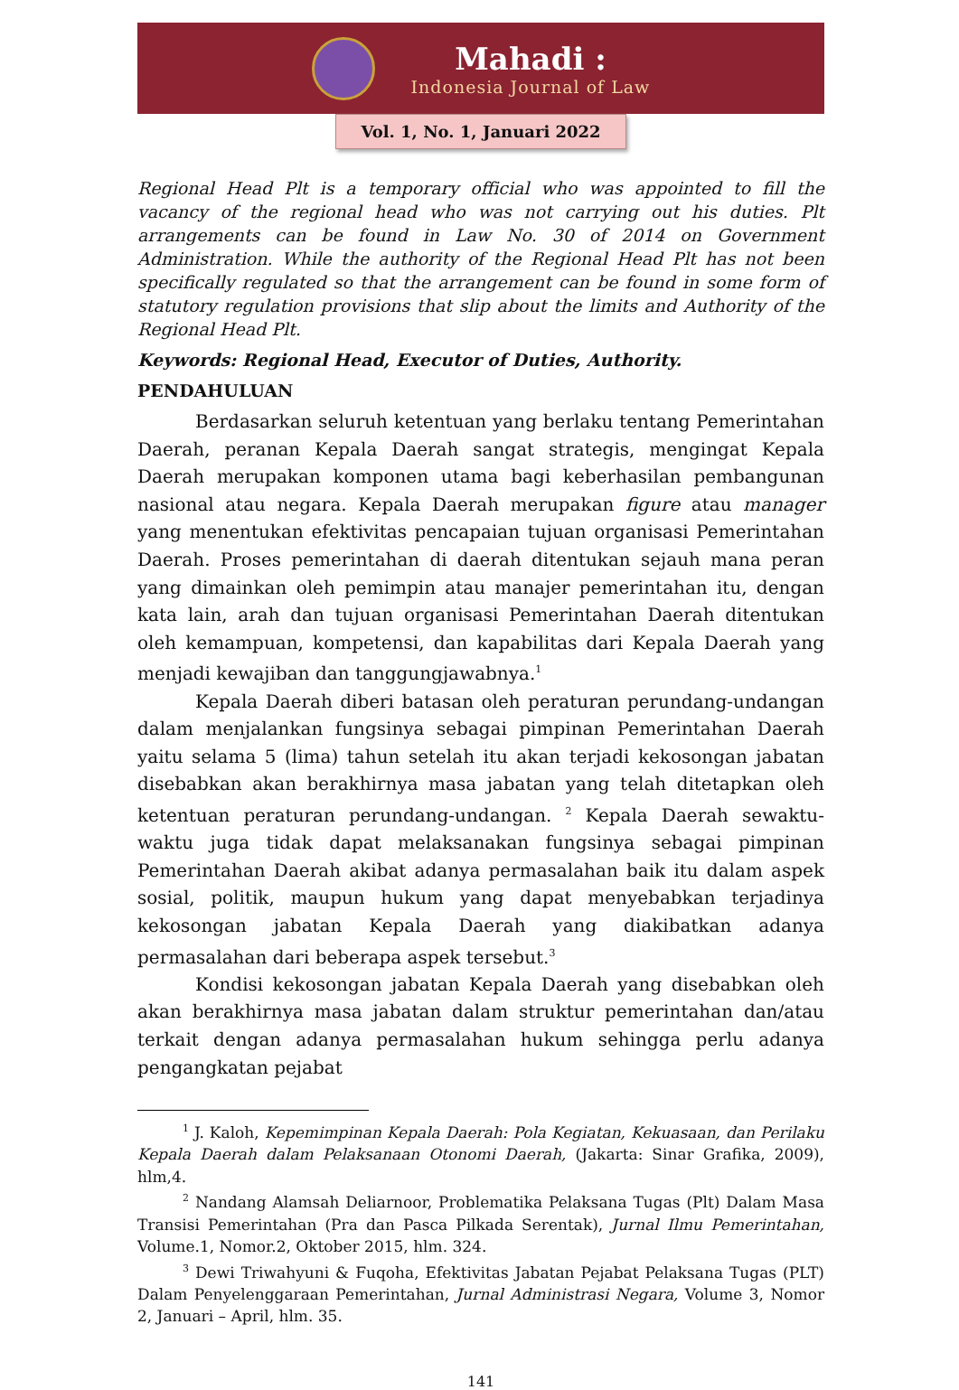Mahadi :
Indonesia Journal of Law
Vol. 1, No. 1, Januari 2022
Regional Head Plt is a temporary official who was appointed to fill the vacancy of the regional head who was not carrying out his duties. Plt arrangements can be found in Law No. 30 of 2014 on Government Administration. While the authority of the Regional Head Plt has not been specifically regulated so that the arrangement can be found in some form of statutory regulation provisions that slip about the limits and Authority of the Regional Head Plt.
Keywords: Regional Head, Executor of Duties, Authority.
PENDAHULUAN
Berdasarkan seluruh ketentuan yang berlaku tentang Pemerintahan Daerah, peranan Kepala Daerah sangat strategis, mengingat Kepala Daerah merupakan komponen utama bagi keberhasilan pembangunan nasional atau negara. Kepala Daerah merupakan figure atau manager yang menentukan efektivitas pencapaian tujuan organisasi Pemerintahan Daerah. Proses pemerintahan di daerah ditentukan sejauh mana peran yang dimainkan oleh pemimpin atau manajer pemerintahan itu, dengan kata lain, arah dan tujuan organisasi Pemerintahan Daerah ditentukan oleh kemampuan, kompetensi, dan kapabilitas dari Kepala Daerah yang menjadi kewajiban dan tanggungjawabnya.<sup>1</sup>
Kepala Daerah diberi batasan oleh peraturan perundang-undangan dalam menjalankan fungsinya sebagai pimpinan Pemerintahan Daerah yaitu selama 5 (lima) tahun setelah itu akan terjadi kekosongan jabatan disebabkan akan berakhirnya masa jabatan yang telah ditetapkan oleh ketentuan peraturan perundang-undangan. <sup>2</sup> Kepala Daerah sewaktu-waktu juga tidak dapat melaksanakan fungsinya sebagai pimpinan Pemerintahan Daerah akibat adanya permasalahan baik itu dalam aspek sosial, politik, maupun hukum yang dapat menyebabkan terjadinya kekosongan jabatan Kepala Daerah yang diakibatkan adanya permasalahan dari beberapa aspek tersebut.<sup>3</sup>
Kondisi kekosongan jabatan Kepala Daerah yang disebabkan oleh akan berakhirnya masa jabatan dalam struktur pemerintahan dan/atau terkait dengan adanya permasalahan hukum sehingga perlu adanya pengangkatan pejabat
<sup>1</sup> J. Kaloh, Kepemimpinan Kepala Daerah: Pola Kegiatan, Kekuasaan, dan Perilaku Kepala Daerah dalam Pelaksanaan Otonomi Daerah, (Jakarta: Sinar Grafika, 2009), hlm,4.
<sup>2</sup> Nandang Alamsah Deliarnoor, Problematika Pelaksana Tugas (Plt) Dalam Masa Transisi Pemerintahan (Pra dan Pasca Pilkada Serentak), Jurnal Ilmu Pemerintahan, Volume.1, Nomor.2, Oktober 2015, hlm. 324.
<sup>3</sup> Dewi Triwahyuni & Fuqoha, Efektivitas Jabatan Pejabat Pelaksana Tugas (PLT) Dalam Penyelenggaraan Pemerintahan, Jurnal Administrasi Negara, Volume 3, Nomor 2, Januari – April, hlm. 35.
141